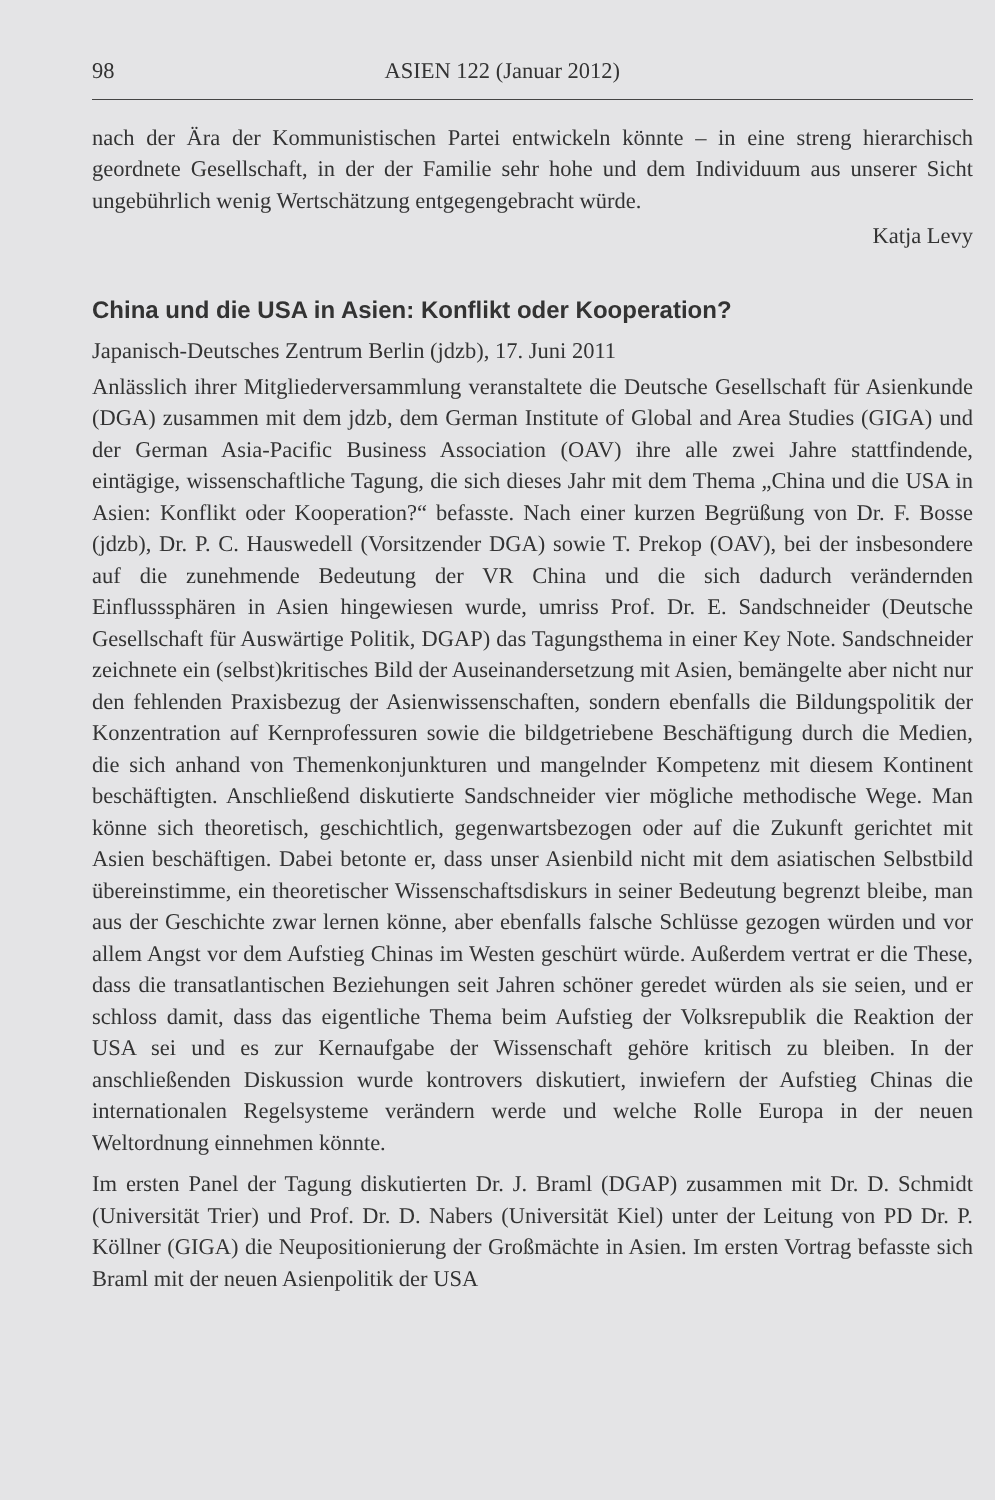98 ASIEN 122 (Januar 2012)
nach der Ära der Kommunistischen Partei entwickeln könnte – in eine streng hierarchisch geordnete Gesellschaft, in der der Familie sehr hohe und dem Individuum aus unserer Sicht ungebührlich wenig Wertschätzung entgegengebracht würde.
Katja Levy
China und die USA in Asien: Konflikt oder Kooperation?
Japanisch-Deutsches Zentrum Berlin (jdzb), 17. Juni 2011
Anlässlich ihrer Mitgliederversammlung veranstaltete die Deutsche Gesellschaft für Asienkunde (DGA) zusammen mit dem jdzb, dem German Institute of Global and Area Studies (GIGA) und der German Asia-Pacific Business Association (OAV) ihre alle zwei Jahre stattfindende, eintägige, wissenschaftliche Tagung, die sich dieses Jahr mit dem Thema „China und die USA in Asien: Konflikt oder Kooperation?“ befasste. Nach einer kurzen Begrüßung von Dr. F. Bosse (jdzb), Dr. P. C. Hauswedell (Vorsitzender DGA) sowie T. Prekop (OAV), bei der insbesondere auf die zunehmende Bedeutung der VR China und die sich dadurch verändernden Einflusssphären in Asien hingewiesen wurde, umriss Prof. Dr. E. Sandschneider (Deutsche Gesellschaft für Auswärtige Politik, DGAP) das Tagungsthema in einer Key Note. Sandschneider zeichnete ein (selbst)kritisches Bild der Auseinandersetzung mit Asien, bemängelte aber nicht nur den fehlenden Praxisbezug der Asienwissenschaften, sondern ebenfalls die Bildungspolitik der Konzentration auf Kernprofessuren sowie die bildgetriebene Beschäftigung durch die Medien, die sich anhand von Themenkonjunkturen und mangelnder Kompetenz mit diesem Kontinent beschäftigten. Anschließend diskutierte Sandschneider vier mögliche methodische Wege. Man könne sich theoretisch, geschichtlich, gegenwartsbezogen oder auf die Zukunft gerichtet mit Asien beschäftigen. Dabei betonte er, dass unser Asienbild nicht mit dem asiatischen Selbstbild übereinstimme, ein theoretischer Wissenschaftsdiskurs in seiner Bedeutung begrenzt bleibe, man aus der Geschichte zwar lernen könne, aber ebenfalls falsche Schlüsse gezogen würden und vor allem Angst vor dem Aufstieg Chinas im Westen geschürt würde. Außerdem vertrat er die These, dass die transatlantischen Beziehungen seit Jahren schöner geredet würden als sie seien, und er schloss damit, dass das eigentliche Thema beim Aufstieg der Volksrepublik die Reaktion der USA sei und es zur Kernaufgabe der Wissenschaft gehöre kritisch zu bleiben. In der anschließenden Diskussion wurde kontrovers diskutiert, inwiefern der Aufstieg Chinas die internationalen Regelsysteme verändern werde und welche Rolle Europa in der neuen Weltordnung einnehmen könnte.
Im ersten Panel der Tagung diskutierten Dr. J. Braml (DGAP) zusammen mit Dr. D. Schmidt (Universität Trier) und Prof. Dr. D. Nabers (Universität Kiel) unter der Leitung von PD Dr. P. Köllner (GIGA) die Neupositionierung der Großmächte in Asien. Im ersten Vortrag befasste sich Braml mit der neuen Asienpolitik der USA